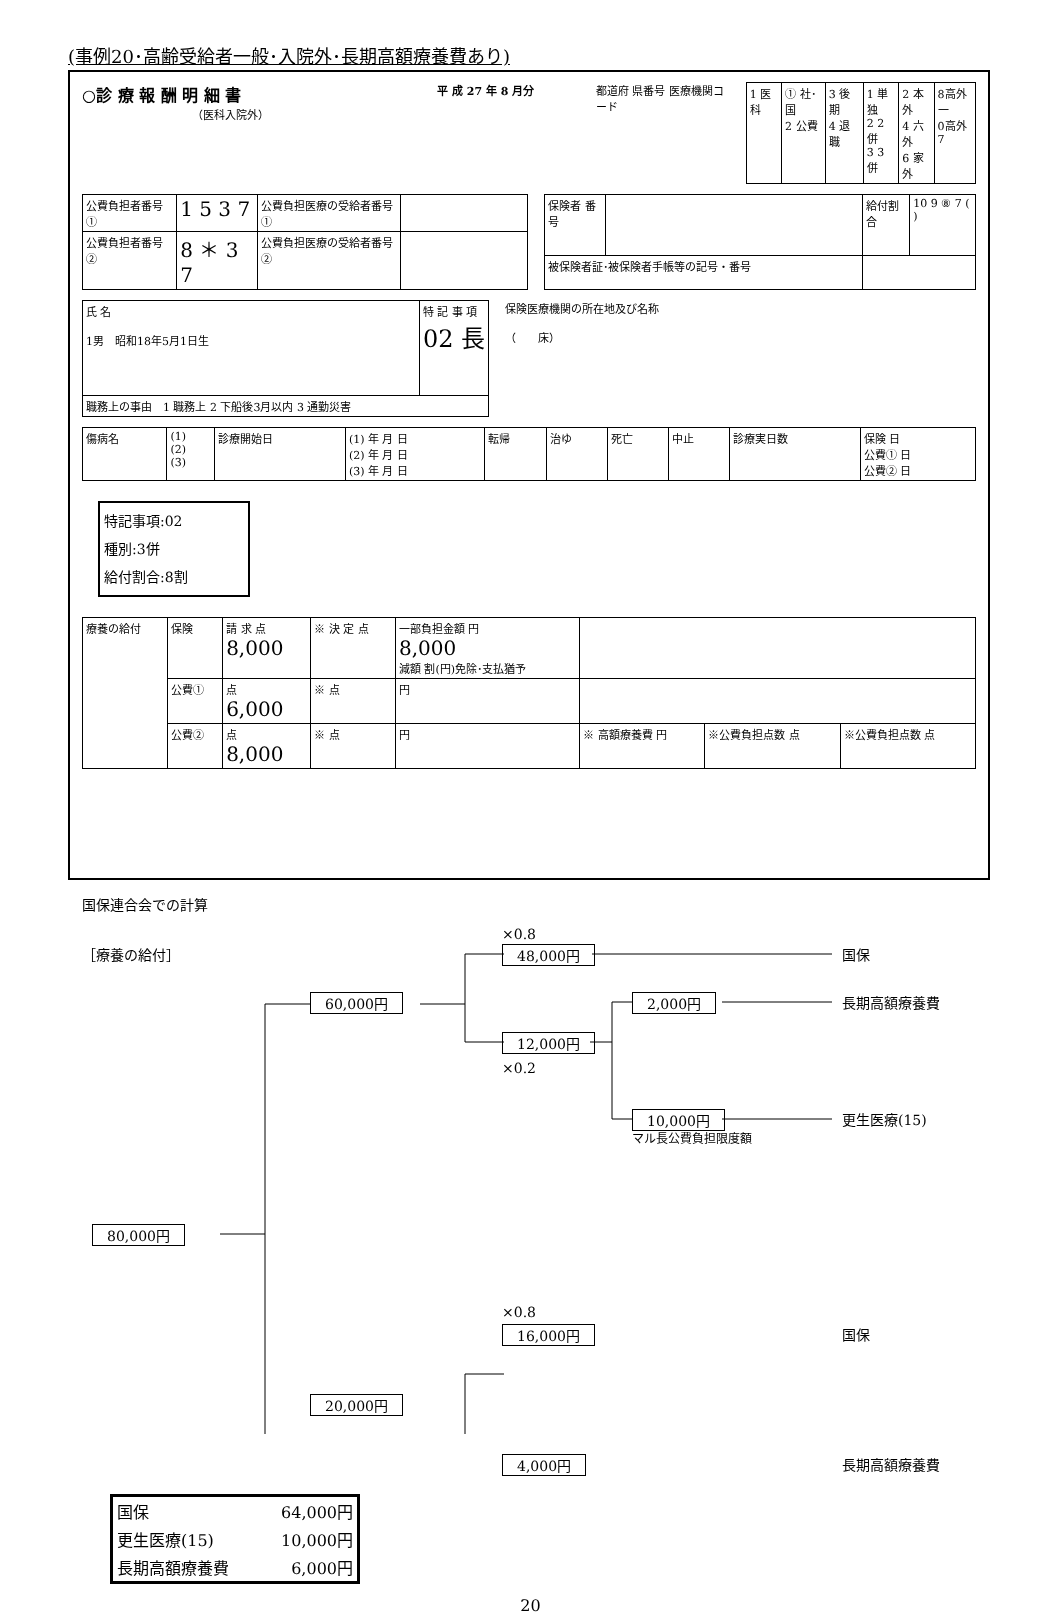(事例20･高齢受給者一般･入院外･長期高額療養費あり)
○診 療 報 酬 明 細 書
（医科入院外）
平 成 27 年 8 月分 都道府 県番号 医療機関コード
| 1 医科 | ① 社･国 2 公費 | 3 後 期 4 退職 | 1 単独 2 2 併 3 3 併 | 2 本外 4 六外 6 家外 | 8高外一 0高外7 |
| 公費負担者番号 ① | 1 5 3 7 | 公費負担医療の受給者番号① | |
| 公費負担者番号 ② | 8 ＊ 3 7 | 公費負担医療の受給者番号② | |
| 保険者 番号 | | 給付割合 | 10 9 ⑧ 7 ( ) |
| 被保険者証･被保険者手帳等の記号・番号 | | | |
| 氏 名 1男 昭和18年5月1日生 | 特 記 事 項 02 長 |
| 職務上の事由 1 職務上 2 下船後3月以内 3 通勤災害 | |
保険医療機関の所在地及び名称
（　　床）
| 傷病名 | (1) (2) (3) | 診療開始日 | (1) 年 月 日 (2) 年 月 日 (3) 年 月 日 | 転帰 | 治ゆ | 死亡 | 中止 | 診療実日数 | 保険 日 公費① 日 公費② 日 |
特記事項:02
種別:3併
給付割合:8割
| 療養の給付 | 保険 | 請 求 点 8,000 | ※ 決 定 点 | 一部負担金額 円 8,000 減額 割(円)免除･支払猶予 | | | |
| | 公費① | 点 6,000 | ※ 点 | 円 | | | |
| | 公費② | 点 8,000 | ※ 点 | 円 | ※ 高額療養費 円 | ※公費負担点数 点 | ※公費負担点数 点 |
国保連合会での計算
×0.8
［療養の給付］ 48,000円 国保
60,000円 2,000円 長期高額療養費
12,000円
×0.2
10,000円 更生医療(15)
マル長公費負担限度額
80,000円
×0.8
16,000円 国保
20,000円
4,000円 長期高額療養費
| 国保 | 64,000円 |
| 更生医療(15) | 10,000円 |
| 長期高額療養費 | 6,000円 |
20